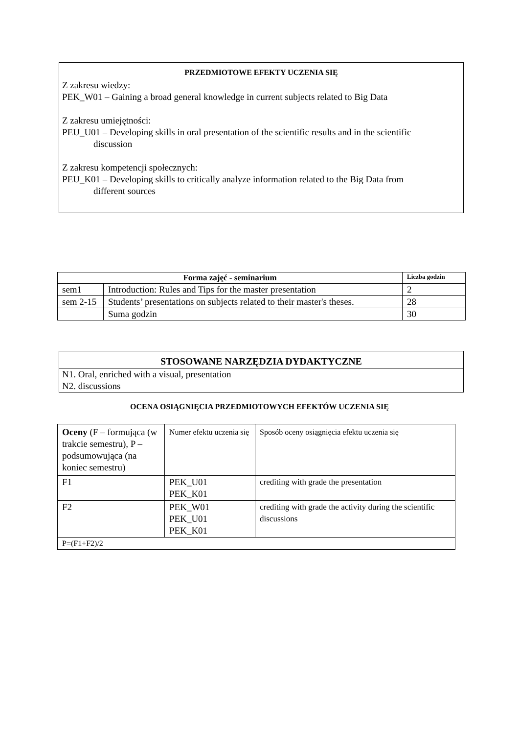PRZEDMIOTOWE EFEKTY UCZENIA SIĘ
Z zakresu wiedzy:
PEK_W01 – Gaining a broad general knowledge in current subjects related to Big Data
Z zakresu umiejętności:
PEU_U01 – Developing skills in oral presentation of the scientific results and in the scientific
discussion
Z zakresu kompetencji społecznych:
PEU_K01 – Developing skills to critically analyze information related to the Big Data from
different sources
| Forma zajęć - seminarium | | Liczba godzin |
| --- | --- | --- |
| sem1 | Introduction: Rules and Tips for the master presentation | 2 |
| sem 2-15 | Students’ presentations on subjects related to their master's theses. | 28 |
| | Suma godzin | 30 |
STOSOWANE NARZĘDZIA DYDAKTYCZNE
N1. Oral, enriched with a visual, presentation
N2. discussions
OCENA OSIĄGNIĘCIA PRZEDMIOTOWYCH EFEKTÓW UCZENIA SIĘ
| Oceny (F – formująca (w trakcie semestru), P – podsumowująca (na koniec semestru) | Numer efektu uczenia się | Sposób oceny osiągnięcia efektu uczenia się |
| F1 | PEK_U01 PEK_K01 | crediting with grade the presentation |
| F2 | PEK_W01 PEK_U01 PEK_K01 | crediting with grade the activity during the scientific discussions |
| P=(F1+F2)/2 | | |